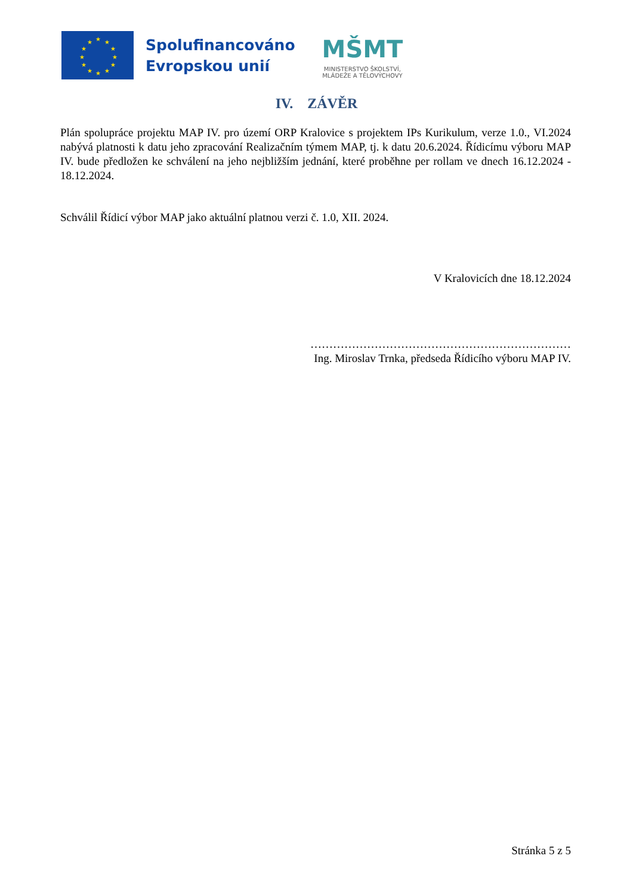★
★
★
★
★
★
★
★
★
★
★
★
Spolufinancováno
Evropskou unií
MŠMT
MINISTERSTVO ŠKOLSTVÍ,
MLÁDEŽE A TĚLOVÝCHOVY
IV. ZÁVĚR
Plán spolupráce projektu MAP IV. pro území ORP Kralovice s projektem IPs Kurikulum, verze 1.0., VI.2024 nabývá platnosti k datu jeho zpracování Realizačním týmem MAP, tj. k datu 20.6.2024. Řídicímu výboru MAP IV. bude předložen ke schválení na jeho nejbližším jednání, které proběhne per rollam ve dnech 16.12.2024 - 18.12.2024.
Schválil Řídicí výbor MAP jako aktuální platnou verzi č. 1.0, XII. 2024.
V Kralovicích dne 18.12.2024
……………………………………………………………
Ing. Miroslav Trnka, předseda Řídicího výboru MAP IV.
Stránka 5 z 5